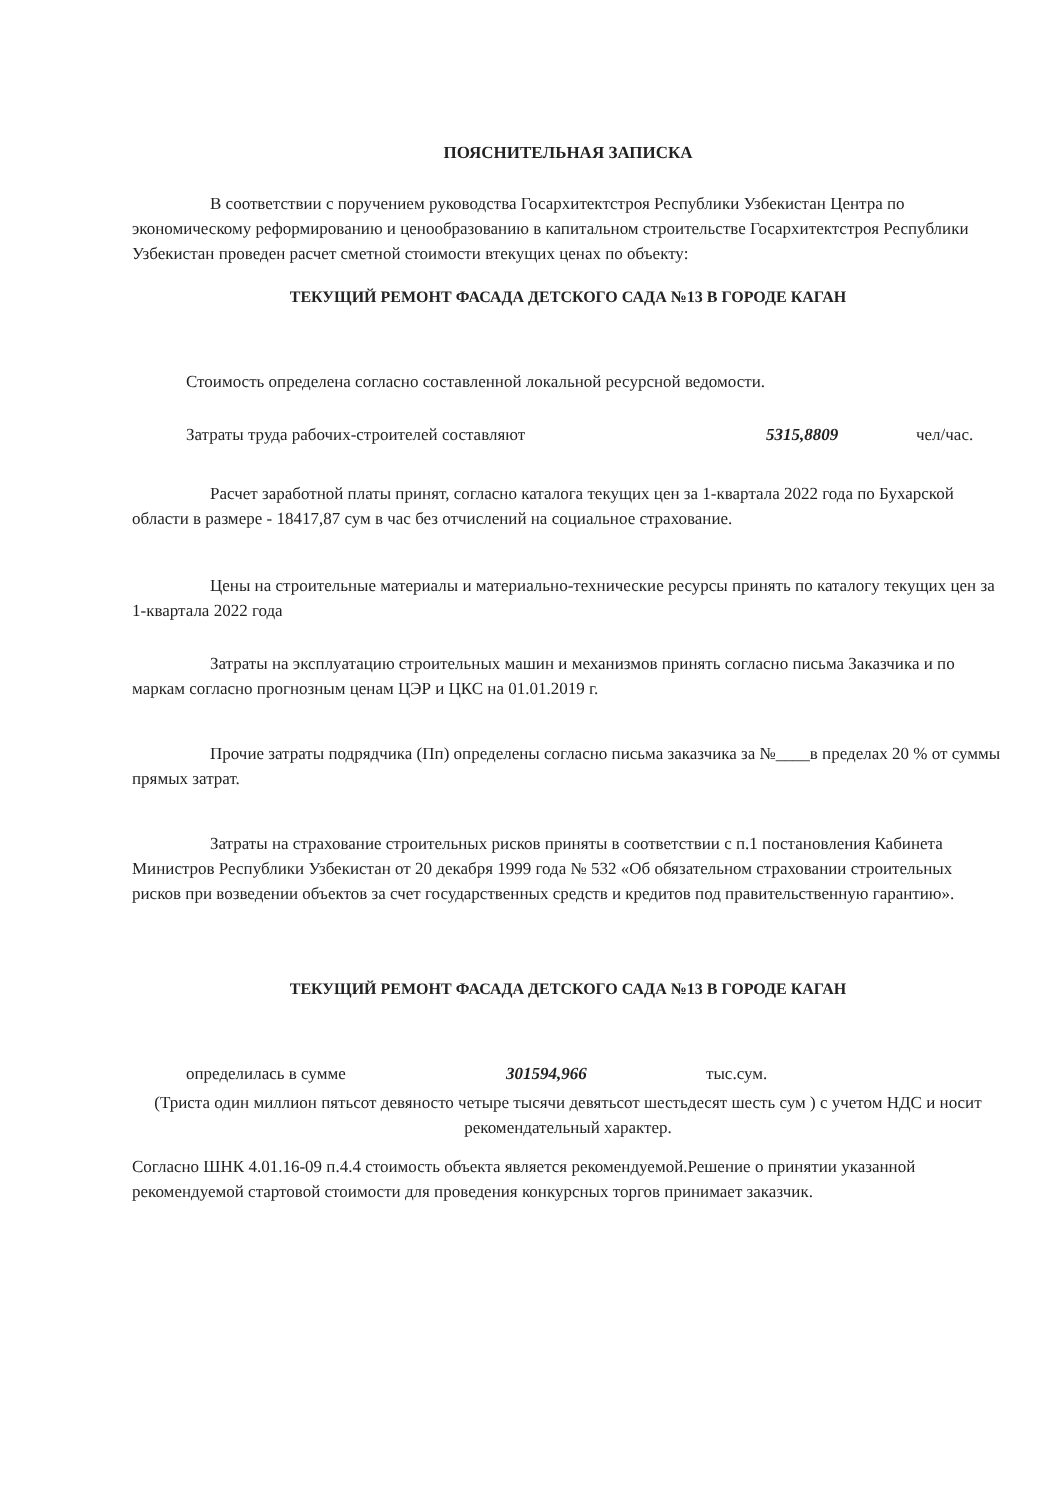ПОЯСНИТЕЛЬНАЯ ЗАПИСКА
В соответствии с поручением руководства Госархитектстроя Республики Узбекистан Центра по экономическому реформированию и ценообразованию в капитальном строительстве Госархитектстроя Республики Узбекистан проведен расчет сметной стоимости втекущих ценах по объекту:
ТЕКУЩИЙ РЕМОНТ ФАСАДА ДЕТСКОГО САДА №13 В ГОРОДЕ КАГАН
Стоимость определена согласно составленной локальной ресурсной ведомости.
Затраты труда рабочих-строителей составляют 5315,8809 чел/час.
Расчет заработной платы принят, согласно каталога текущих цен за 1-квартала 2022 года по Бухарской области в размере - 18417,87 сум в час без отчислений на социальное страхование.
Цены на строительные материалы и материально-технические ресурсы принять по каталогу текущих цен за 1-квартала 2022 года
Затраты на эксплуатацию строительных машин и механизмов принять согласно письма Заказчика и по маркам согласно прогнозным ценам ЦЭР и ЦКС на 01.01.2019 г.
Прочие затраты подрядчика (Пп) определены согласно письма заказчика за №____в пределах 20 % от суммы прямых затрат.
Затраты на страхование строительных рисков приняты в соответствии с п.1 постановления Кабинета Министров Республики Узбекистан от 20 декабря 1999 года № 532 «Об обязательном страховании строительных рисков при возведении объектов за счет государственных средств и кредитов под правительственную гарантию».
ТЕКУЩИЙ РЕМОНТ ФАСАДА ДЕТСКОГО САДА №13 В ГОРОДЕ КАГАН
определилась в сумме 301594,966 тыс.сум.
(Триста один миллион пятьсот девяносто четыре тысячи девятьсот шестьдесят шесть сум ) с учетом НДС и носит рекомендательный характер.
Согласно ШНК 4.01.16-09 п.4.4 стоимость объекта является рекомендуемой.Решение о принятии указанной рекомендуемой стартовой стоимости для проведения конкурсных торгов принимает заказчик.